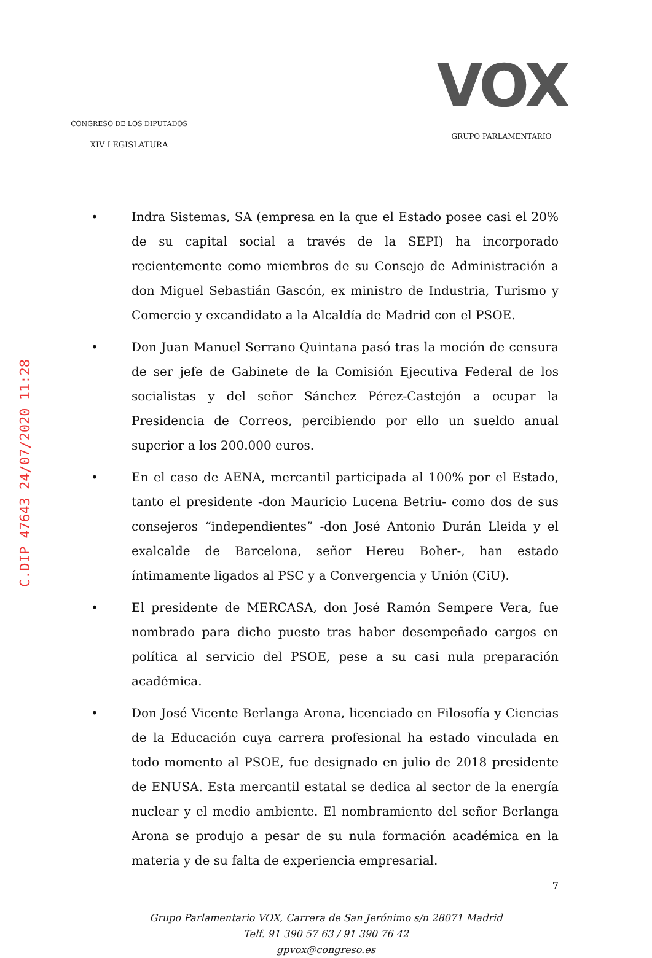CONGRESO DE LOS DIPUTADOS
XIV LEGISLATURA
VOX
GRUPO PARLAMENTARIO
C.DIP 47643 24/07/2020 11:28
• Indra Sistemas, SA (empresa en la que el Estado posee casi el 20% de su capital social a través de la SEPI) ha incorporado recientemente como miembros de su Consejo de Administración a don Miguel Sebastián Gascón, ex ministro de Industria, Turismo y Comercio y excandidato a la Alcaldía de Madrid con el PSOE.
• Don Juan Manuel Serrano Quintana pasó tras la moción de censura de ser jefe de Gabinete de la Comisión Ejecutiva Federal de los socialistas y del señor Sánchez Pérez-Castejón a ocupar la Presidencia de Correos, percibiendo por ello un sueldo anual superior a los 200.000 euros.
• En el caso de AENA, mercantil participada al 100% por el Estado, tanto el presidente -don Mauricio Lucena Betriu- como dos de sus consejeros “independientes” -don José Antonio Durán Lleida y el exalcalde de Barcelona, señor Hereu Boher-, han estado íntimamente ligados al PSC y a Convergencia y Unión (CiU).
• El presidente de MERCASA, don José Ramón Sempere Vera, fue nombrado para dicho puesto tras haber desempeñado cargos en política al servicio del PSOE, pese a su casi nula preparación académica.
• Don José Vicente Berlanga Arona, licenciado en Filosofía y Ciencias de la Educación cuya carrera profesional ha estado vinculada en todo momento al PSOE, fue designado en julio de 2018 presidente de ENUSA. Esta mercantil estatal se dedica al sector de la energía nuclear y el medio ambiente. El nombramiento del señor Berlanga Arona se produjo a pesar de su nula formación académica en la materia y de su falta de experiencia empresarial.
7
Grupo Parlamentario VOX, Carrera de San Jerónimo s/n 28071 Madrid
Telf. 91 390 57 63 / 91 390 76 42
gpvox@congreso.es